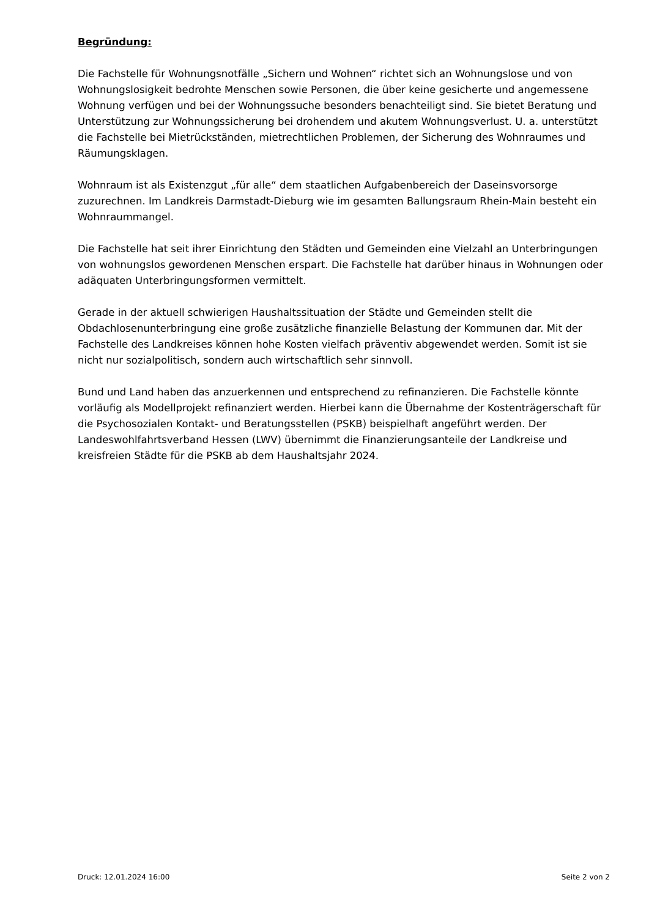Begründung:
Die Fachstelle für Wohnungsnotfälle „Sichern und Wohnen“ richtet sich an Wohnungslose und von Wohnungslosigkeit bedrohte Menschen sowie Personen, die über keine gesicherte und angemessene Wohnung verfügen und bei der Wohnungssuche besonders benachteiligt sind. Sie bietet Beratung und Unterstützung zur Wohnungssicherung bei drohendem und akutem Wohnungsverlust. U. a. unterstützt die Fachstelle bei Mietrückständen, mietrechtlichen Problemen, der Sicherung des Wohnraumes und Räumungsklagen.
Wohnraum ist als Existenzgut „für alle“ dem staatlichen Aufgabenbereich der Daseinsvorsorge zuzurechnen. Im Landkreis Darmstadt-Dieburg wie im gesamten Ballungsraum Rhein-Main besteht ein Wohnraummangel.
Die Fachstelle hat seit ihrer Einrichtung den Städten und Gemeinden eine Vielzahl an Unterbringungen von wohnungslos gewordenen Menschen erspart. Die Fachstelle hat darüber hinaus in Wohnungen oder adäquaten Unterbringungsformen vermittelt.
Gerade in der aktuell schwierigen Haushaltssituation der Städte und Gemeinden stellt die Obdachlosenunterbringung eine große zusätzliche finanzielle Belastung der Kommunen dar. Mit der Fachstelle des Landkreises können hohe Kosten vielfach präventiv abgewendet werden. Somit ist sie nicht nur sozialpolitisch, sondern auch wirtschaftlich sehr sinnvoll.
Bund und Land haben das anzuerkennen und entsprechend zu refinanzieren. Die Fachstelle könnte vorläufig als Modellprojekt refinanziert werden. Hierbei kann die Übernahme der Kostenträgerschaft für die Psychosozialen Kontakt- und Beratungsstellen (PSKB) beispielhaft angeführt werden. Der Landeswohlfahrtsverband Hessen (LWV) übernimmt die Finanzierungsanteile der Landkreise und kreisfreien Städte für die PSKB ab dem Haushaltsjahr 2024.
Druck: 12.01.2024 16:00 Seite 2 von 2